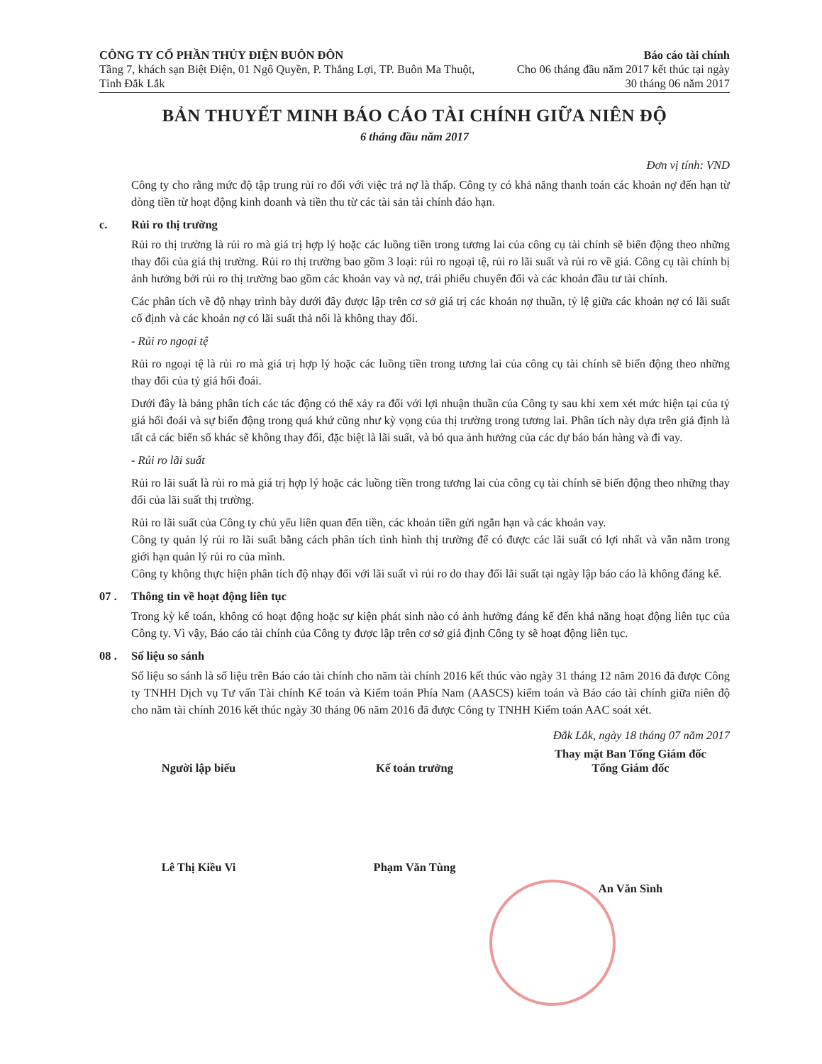CÔNG TY CỔ PHẦN THỦY ĐIỆN BUÔN ĐÔN
Tầng 7, khách sạn Biệt Điện, 01 Ngô Quyền, P. Thắng Lợi, TP. Buôn Ma Thuột, Tỉnh Đắk Lắk
Báo cáo tài chính
Cho 06 tháng đầu năm 2017 kết thúc tại ngày 30 tháng 06 năm 2017
BẢN THUYẾT MINH BÁO CÁO TÀI CHÍNH GIỮA NIÊN ĐỘ
6 tháng đầu năm 2017
Đơn vị tính: VND
Công ty cho rằng mức độ tập trung rủi ro đối với việc trả nợ là thấp. Công ty có khả năng thanh toán các khoản nợ đến hạn từ dòng tiền từ hoạt động kinh doanh và tiền thu từ các tài sản tài chính đáo hạn.
c. Rủi ro thị trường
Rủi ro thị trường là rủi ro mà giá trị hợp lý hoặc các luồng tiền trong tương lai của công cụ tài chính sẽ biến động theo những thay đổi của giá thị trường. Rủi ro thị trường bao gồm 3 loại: rủi ro ngoại tệ, rủi ro lãi suất và rủi ro về giá. Công cụ tài chính bị ảnh hưởng bởi rủi ro thị trường bao gồm các khoản vay và nợ, trái phiếu chuyển đổi và các khoản đầu tư tài chính.
Các phân tích về độ nhạy trình bày dưới đây được lập trên cơ sở giá trị các khoản nợ thuần, tỷ lệ giữa các khoản nợ có lãi suất cố định và các khoản nợ có lãi suất thả nổi là không thay đổi.
- Rủi ro ngoại tệ
Rủi ro ngoại tệ là rủi ro mà giá trị hợp lý hoặc các luồng tiền trong tương lai của công cụ tài chính sẽ biến động theo những thay đổi của tỷ giá hối đoái.
Dưới đây là bảng phân tích các tác động có thể xảy ra đối với lợi nhuận thuần của Công ty sau khi xem xét mức hiện tại của tỷ giá hối đoái và sự biến động trong quá khứ cũng như kỳ vọng của thị trường trong tương lai. Phân tích này dựa trên giả định là tất cả các biến số khác sẽ không thay đổi, đặc biệt là lãi suất, và bỏ qua ảnh hưởng của các dự báo bán hàng và đi vay.
- Rủi ro lãi suất
Rủi ro lãi suất là rủi ro mà giá trị hợp lý hoặc các luồng tiền trong tương lai của công cụ tài chính sẽ biến động theo những thay đổi của lãi suất thị trường.
Rủi ro lãi suất của Công ty chủ yếu liên quan đến tiền, các khoản tiền gửi ngắn hạn và các khoản vay.
Công ty quản lý rủi ro lãi suất bằng cách phân tích tình hình thị trường để có được các lãi suất có lợi nhất và vẫn nằm trong giới hạn quản lý rủi ro của mình.
Công ty không thực hiện phân tích độ nhạy đối với lãi suất vì rủi ro do thay đổi lãi suất tại ngày lập báo cáo là không đáng kể.
07 . Thông tin về hoạt động liên tục
Trong kỳ kế toán, không có hoạt động hoặc sự kiện phát sinh nào có ảnh hưởng đáng kể đến khả năng hoạt động liên tục của Công ty. Vì vậy, Báo cáo tài chính của Công ty được lập trên cơ sở giả định Công ty sẽ hoạt động liên tục.
08 . Số liệu so sánh
Số liệu so sánh là số liệu trên Báo cáo tài chính cho năm tài chính 2016 kết thúc vào ngày 31 tháng 12 năm 2016 đã được Công ty TNHH Dịch vụ Tư vấn Tài chính Kế toán và Kiểm toán Phía Nam (AASCS) kiểm toán và Báo cáo tài chính giữa niên độ cho năm tài chính 2016 kết thúc ngày 30 tháng 06 năm 2016 đã được Công ty TNHH Kiểm toán AAC soát xét.
Đắk Lắk, ngày 18 tháng 07 năm 2017
Người lập biểu
Lê Thị Kiều Vi
Kế toán trưởng
Phạm Văn Tùng
Thay mặt Ban Tổng Giám đốc
Tổng Giám đốc
An Văn Sình